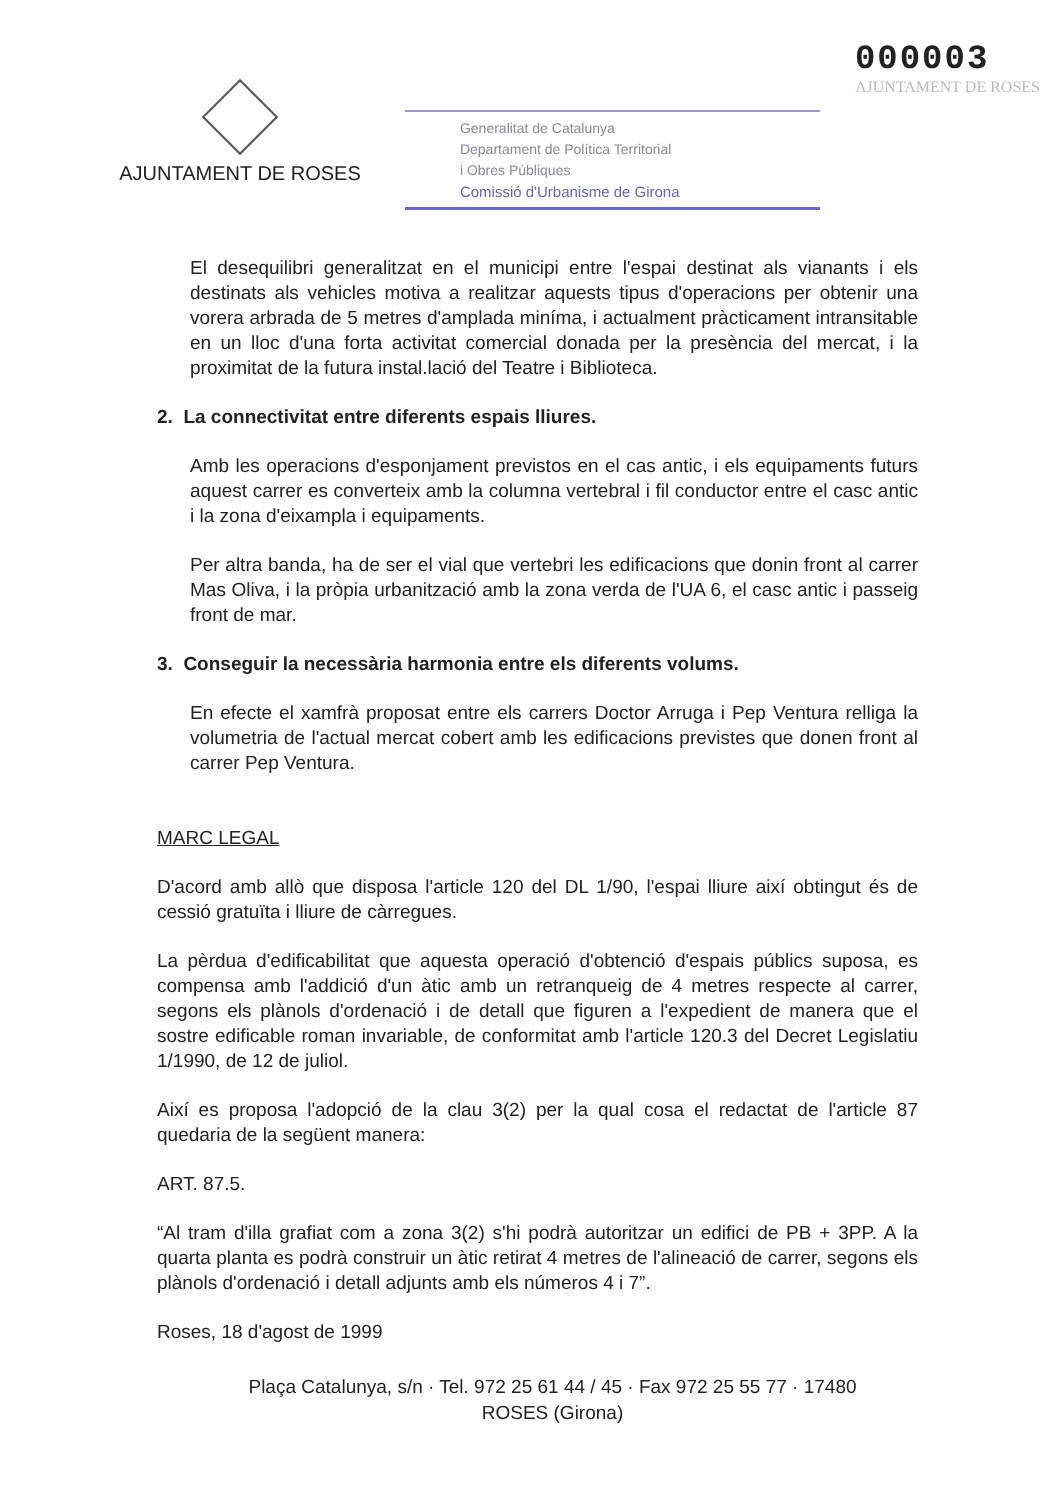AJUNTAMENT DE ROSES
Generalitat de Catalunya
Departament de Política Territorial
i Obres Públiques
Comissió d'Urbanisme de Girona
000003
AJUNTAMENT DE ROSES
El desequilibri generalitzat en el municipi entre l'espai destinat als vianants i els destinats als vehicles motiva a realitzar aquests tipus d'operacions per obtenir una vorera arbrada de 5 metres d'amplada miníma, i actualment pràcticament intransitable en un lloc d'una forta activitat comercial donada per la presència del mercat, i la proximitat de la futura instal.lació del Teatre i Biblioteca.
2. La connectivitat entre diferents espais lliures.
Amb les operacions d'esponjament previstos en el cas antic, i els equipaments futurs aquest carrer es converteix amb la columna vertebral i fil conductor entre el casc antic i la zona d'eixampla i equipaments.
Per altra banda, ha de ser el vial que vertebri les edificacions que donin front al carrer Mas Oliva, i la pròpia urbanització amb la zona verda de l'UA 6, el casc antic i passeig front de mar.
3. Conseguir la necessària harmonia entre els diferents volums.
En efecte el xamfrà proposat entre els carrers Doctor Arruga i Pep Ventura relliga la volumetria de l'actual mercat cobert amb les edificacions previstes que donen front al carrer Pep Ventura.
MARC LEGAL
D'acord amb allò que disposa l'article 120 del DL 1/90, l'espai lliure així obtingut és de cessió gratuïta i lliure de càrregues.
La pèrdua d'edificabilitat que aquesta operació d'obtenció d'espais públics suposa, es compensa amb l'addició d'un àtic amb un retranqueig de 4 metres respecte al carrer, segons els plànols d'ordenació i de detall que figuren a l'expedient de manera que el sostre edificable roman invariable, de conformitat amb l'article 120.3 del Decret Legislatiu 1/1990, de 12 de juliol.
Així es proposa l'adopció de la clau 3(2) per la qual cosa el redactat de l'article 87 quedaria de la següent manera:
ART. 87.5.
“Al tram d'illa grafiat com a zona 3(2) s'hi podrà autoritzar un edifici de PB + 3PP. A la quarta planta es podrà construir un àtic retirat 4 metres de l'alineació de carrer, segons els plànols d'ordenació i detall adjunts amb els números 4 i 7”.
Roses, 18 d'agost de 1999
Plaça Catalunya, s/n · Tel. 972 25 61 44 / 45 · Fax 972 25 55 77 · 17480
ROSES (Girona)